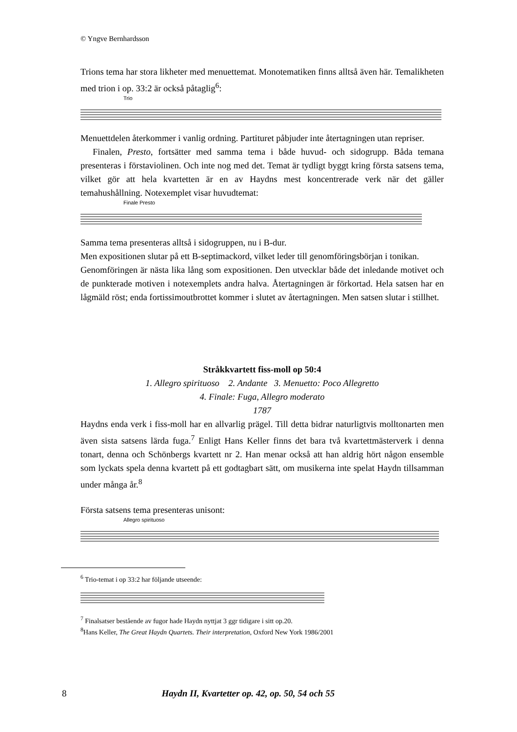© Yngve Bernhardsson
Trions tema har stora likheter med menuettemat. Monotematiken finns alltså även här. Temalikheten med trion i op. 33:2 är också påtaglig<sup>6</sup>:
Trio
Menuettdelen återkommer i vanlig ordning. Partituret påbjuder inte återtagningen utan repriser.
Finalen, Presto, fortsätter med samma tema i både huvud- och sidogrupp. Båda temana presenteras i förstaviolinen. Och inte nog med det. Temat är tydligt byggt kring första satsens tema, vilket gör att hela kvartetten är en av Haydns mest koncentrerade verk när det gäller temahushållning. Notexemplet visar huvudtemat:
Finale Presto
Samma tema presenteras alltså i sidogruppen, nu i B-dur.
Men expositionen slutar på ett B-septimackord, vilket leder till genomföringsbörjan i tonikan.
Genomföringen är nästa lika lång som expositionen. Den utvecklar både det inledande motivet och de punkterade motiven i notexemplets andra halva. Återtagningen är förkortad. Hela satsen har en lågmäld röst; enda fortissimoutbrottet kommer i slutet av återtagningen. Men satsen slutar i stillhet.
Stråkkvartett fiss-moll op 50:4
1. Allegro spirituoso 2. Andante 3. Menuetto: Poco Allegretto
4. Finale: Fuga, Allegro moderato
1787
Haydns enda verk i fiss-moll har en allvarlig prägel. Till detta bidrar naturligtvis molltonarten men även sista satsens lärda fuga.<sup>7</sup> Enligt Hans Keller finns det bara två kvartettmästerverk i denna tonart, denna och Schönbergs kvartett nr 2. Han menar också att han aldrig hört någon ensemble som lyckats spela denna kvartett på ett godtagbart sätt, om musikerna inte spelat Haydn tillsamman under många år.<sup>8</sup>
Första satsens tema presenteras unisont:
Allegro spirituoso
<sup>6</sup> Trio-temat i op 33:2 har följande utseende:
<sup>7</sup> Finalsatser bestående av fugor hade Haydn nyttjat 3 ggr tidigare i sitt op.20.
<sup>8</sup> Hans Keller, The Great Haydn Quartets. Their interpretation, Oxford New York 1986/2001
8 Haydn II, Kvartetter op. 42, op. 50, 54 och 55